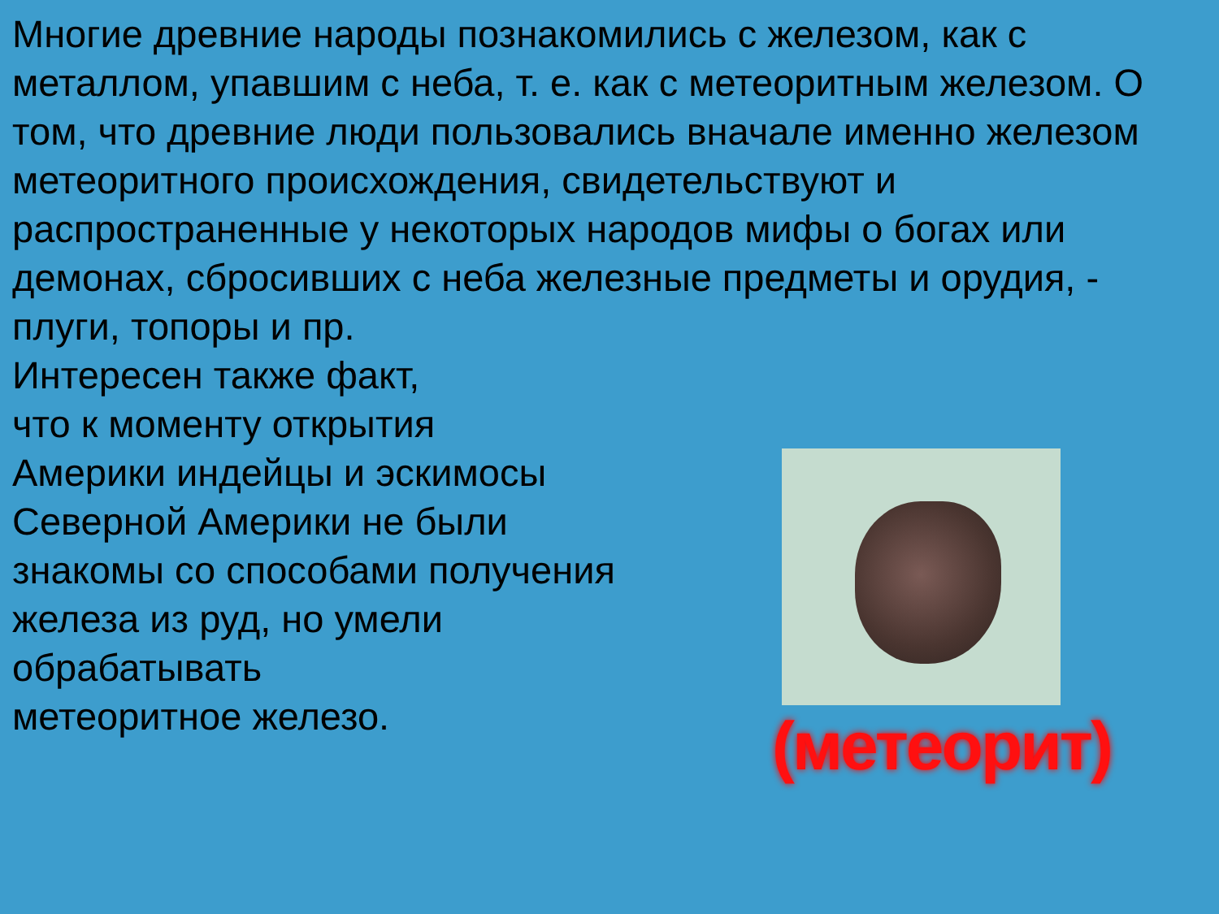Многие древние народы познакомились с железом, как с металлом, упавшим с неба, т. е. как с метеоритным железом. О том, что древние люди пользовались вначале именно железом метеоритного происхождения, свидетельствуют и распространенные у некоторых народов мифы о богах или демонах, сбросивших с неба железные предметы и орудия, - плуги, топоры и пр.
Интересен также факт,
что к моменту открытия
Америки индейцы и эскимосы
Северной Америки не были
знакомы со способами получения
железа из руд, но умели
обрабатывать
метеоритное железо.
(метеорит)